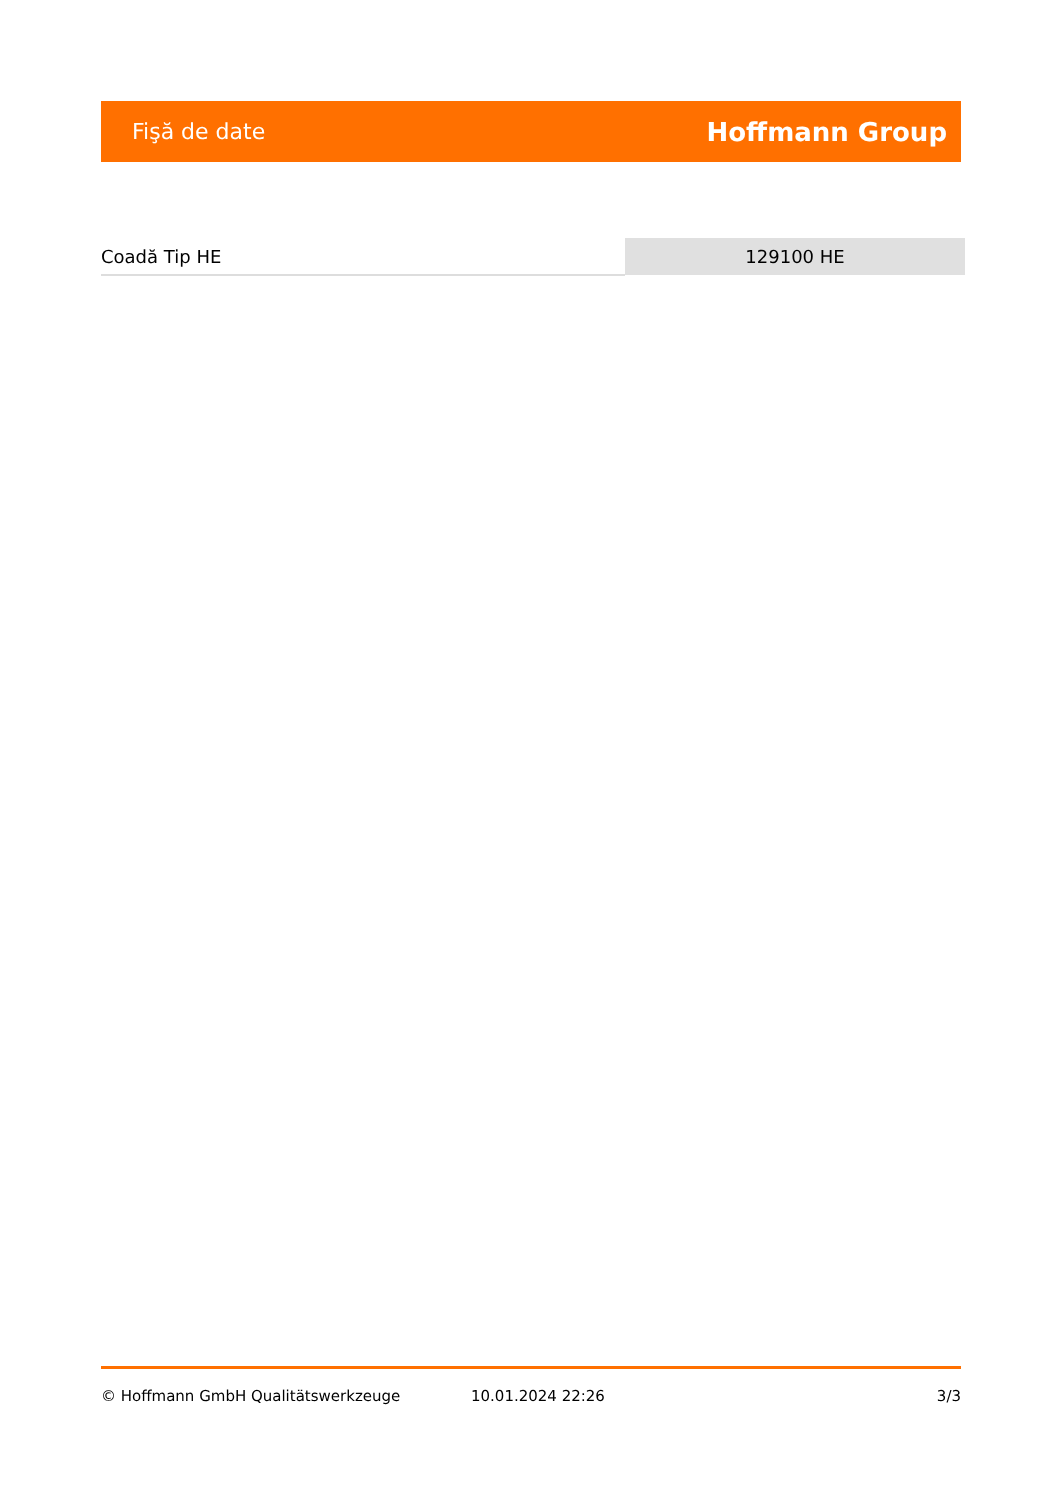Fişă de date Hoffmann Group
| Coadă Tip HE | 129100 HE |
© Hoffmann GmbH Qualitätswerkzeuge 10.01.2024 22:26 3/3